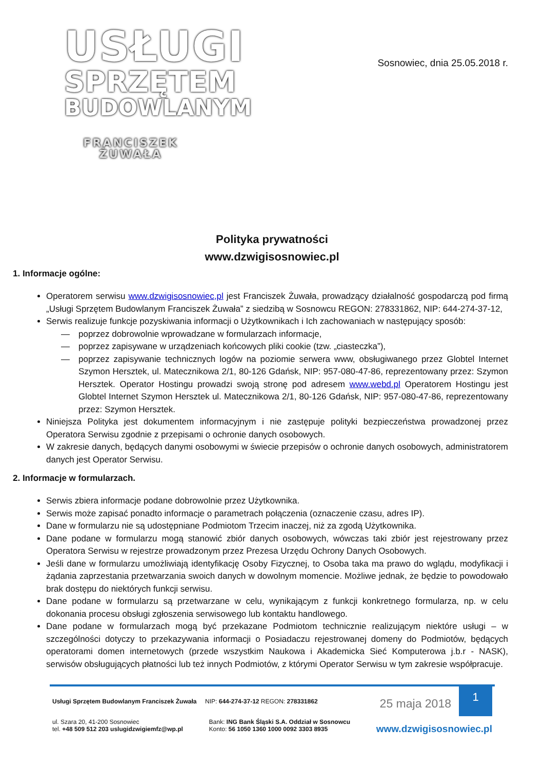USŁUGI
SPRZĘTEM
BUDOWLANYM
FRANCISZEK ŻUWAŁA
Sosnowiec, dnia 25.05.2018 r.
Polityka prywatności
www.dzwigisosnowiec.pl
1. Informacje ogólne:
Operatorem serwisu www.dzwigisosnowiec,pl jest Franciszek Żuwała, prowadzący działalność gospodarczą pod firmą „Usługi Sprzętem Budowlanym Franciszek Żuwała” z siedzibą w Sosnowcu REGON: 278331862, NIP: 644-274-37-12,
Serwis realizuje funkcje pozyskiwania informacji o Użytkownikach i Ich zachowaniach w następujący sposób:
poprzez dobrowolnie wprowadzane w formularzach informacje,
poprzez zapisywane w urządzeniach końcowych pliki cookie (tzw. „ciasteczka”),
poprzez zapisywanie technicznych logów na poziomie serwera www, obsługiwanego przez Globtel Internet Szymon Hersztek, ul. Matecznikowa 2/1, 80-126 Gdańsk, NIP: 957-080-47-86, reprezentowany przez: Szymon Hersztek. Operator Hostingu prowadzi swoją stronę pod adresem www.webd.pl Operatorem Hostingu jest Globtel Internet Szymon Hersztek ul. Matecznikowa 2/1, 80-126 Gdańsk, NIP: 957-080-47-86, reprezentowany przez: Szymon Hersztek.
Niniejsza Polityka jest dokumentem informacyjnym i nie zastępuje polityki bezpieczeństwa prowadzonej przez Operatora Serwisu zgodnie z przepisami o ochronie danych osobowych.
W zakresie danych, będących danymi osobowymi w świecie przepisów o ochronie danych osobowych, administratorem danych jest Operator Serwisu.
2. Informacje w formularzach.
Serwis zbiera informacje podane dobrowolnie przez Użytkownika.
Serwis może zapisać ponadto informacje o parametrach połączenia (oznaczenie czasu, adres IP).
Dane w formularzu nie są udostępniane Podmiotom Trzecim inaczej, niż za zgodą Użytkownika.
Dane podane w formularzu mogą stanowić zbiór danych osobowych, wówczas taki zbiór jest rejestrowany przez Operatora Serwisu w rejestrze prowadzonym przez Prezesa Urzędu Ochrony Danych Osobowych.
Jeśli dane w formularzu umożliwiają identyfikację Osoby Fizycznej, to Osoba taka ma prawo do wglądu, modyfikacji i żądania zaprzestania przetwarzania swoich danych w dowolnym momencie. Możliwe jednak, że będzie to powodowało brak dostępu do niektórych funkcji serwisu.
Dane podane w formularzu są przetwarzane w celu, wynikającym z funkcji konkretnego formularza, np. w celu dokonania procesu obsługi zgłoszenia serwisowego lub kontaktu handlowego.
Dane podane w formularzach mogą być przekazane Podmiotom technicznie realizującym niektóre usługi – w szczególności dotyczy to przekazywania informacji o Posiadaczu rejestrowanej domeny do Podmiotów, będących operatorami domen internetowych (przede wszystkim Naukowa i Akademicka Sieć Komputerowa j.b.r - NASK), serwisów obsługujących płatności lub też innych Podmiotów, z którymi Operator Serwisu w tym zakresie współpracuje.
Usługi Sprzętem Budowlanym Franciszek Żuwała NIP: 644-274-37-12 REGON: 278331862
25 maja 2018 1
ul. Szara 20, 41-200 Sosnowiec
tel. +48 509 512 203 uslugidzwigiemfz@wp.pl
Bank: ING Bank Śląski S.A. Oddział w Sosnowcu
Konto: 56 1050 1360 1000 0092 3303 8935
www.dzwigisosnowiec.pl